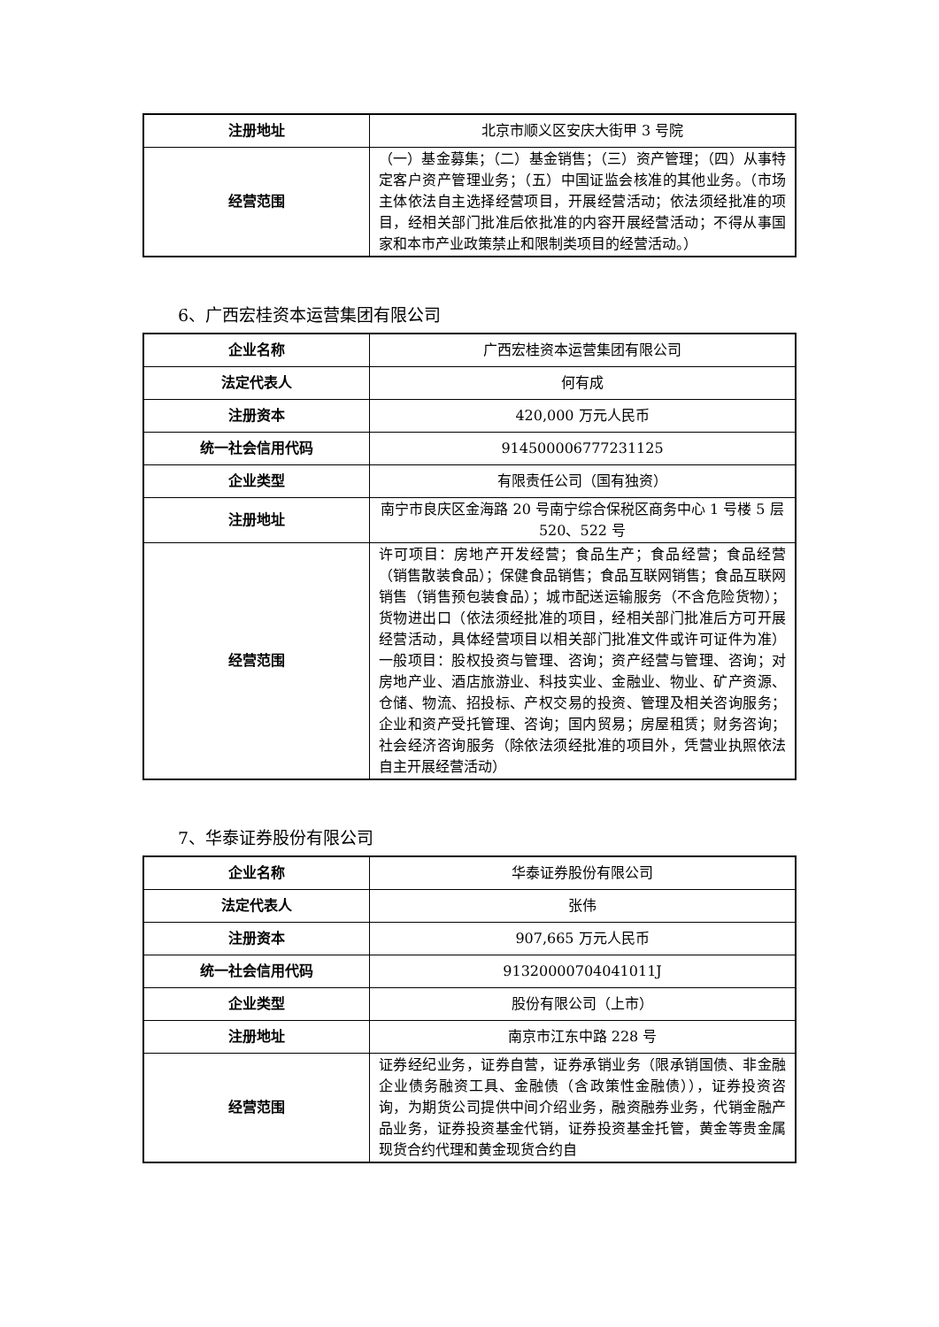| 注册地址 | 北京市顺义区安庆大街甲 3 号院 |
| 经营范围 | （一）基金募集；（二）基金销售；（三）资产管理；（四）从事特定客户资产管理业务；（五）中国证监会核准的其他业务。（市场主体依法自主选择经营项目，开展经营活动；依法须经批准的项目，经相关部门批准后依批准的内容开展经营活动；不得从事国家和本市产业政策禁止和限制类项目的经营活动。） |
6、广西宏桂资本运营集团有限公司
| 企业名称 | 广西宏桂资本运营集团有限公司 |
| 法定代表人 | 何有成 |
| 注册资本 | 420,000 万元人民币 |
| 统一社会信用代码 | 914500006777231125 |
| 企业类型 | 有限责任公司（国有独资） |
| 注册地址 | 南宁市良庆区金海路 20 号南宁综合保税区商务中心 1 号楼 5 层 520、522 号 |
| 经营范围 | 许可项目：房地产开发经营；食品生产；食品经营；食品经营（销售散装食品）；保健食品销售；食品互联网销售；食品互联网销售（销售预包装食品）；城市配送运输服务（不含危险货物）；货物进出口（依法须经批准的项目，经相关部门批准后方可开展经营活动，具体经营项目以相关部门批准文件或许可证件为准）一般项目：股权投资与管理、咨询；资产经营与管理、咨询；对房地产业、酒店旅游业、科技实业、金融业、物业、矿产资源、仓储、物流、招投标、产权交易的投资、管理及相关咨询服务；企业和资产受托管理、咨询；国内贸易；房屋租赁；财务咨询；社会经济咨询服务（除依法须经批准的项目外，凭营业执照依法自主开展经营活动） |
7、华泰证券股份有限公司
| 企业名称 | 华泰证券股份有限公司 |
| 法定代表人 | 张伟 |
| 注册资本 | 907,665 万元人民币 |
| 统一社会信用代码 | 91320000704041011J |
| 企业类型 | 股份有限公司（上市） |
| 注册地址 | 南京市江东中路 228 号 |
| 经营范围 | 证券经纪业务，证券自营，证券承销业务（限承销国债、非金融企业债务融资工具、金融债（含政策性金融债）），证券投资咨询，为期货公司提供中间介绍业务，融资融券业务，代销金融产品业务，证券投资基金代销，证券投资基金托管，黄金等贵金属现货合约代理和黄金现货合约自 |